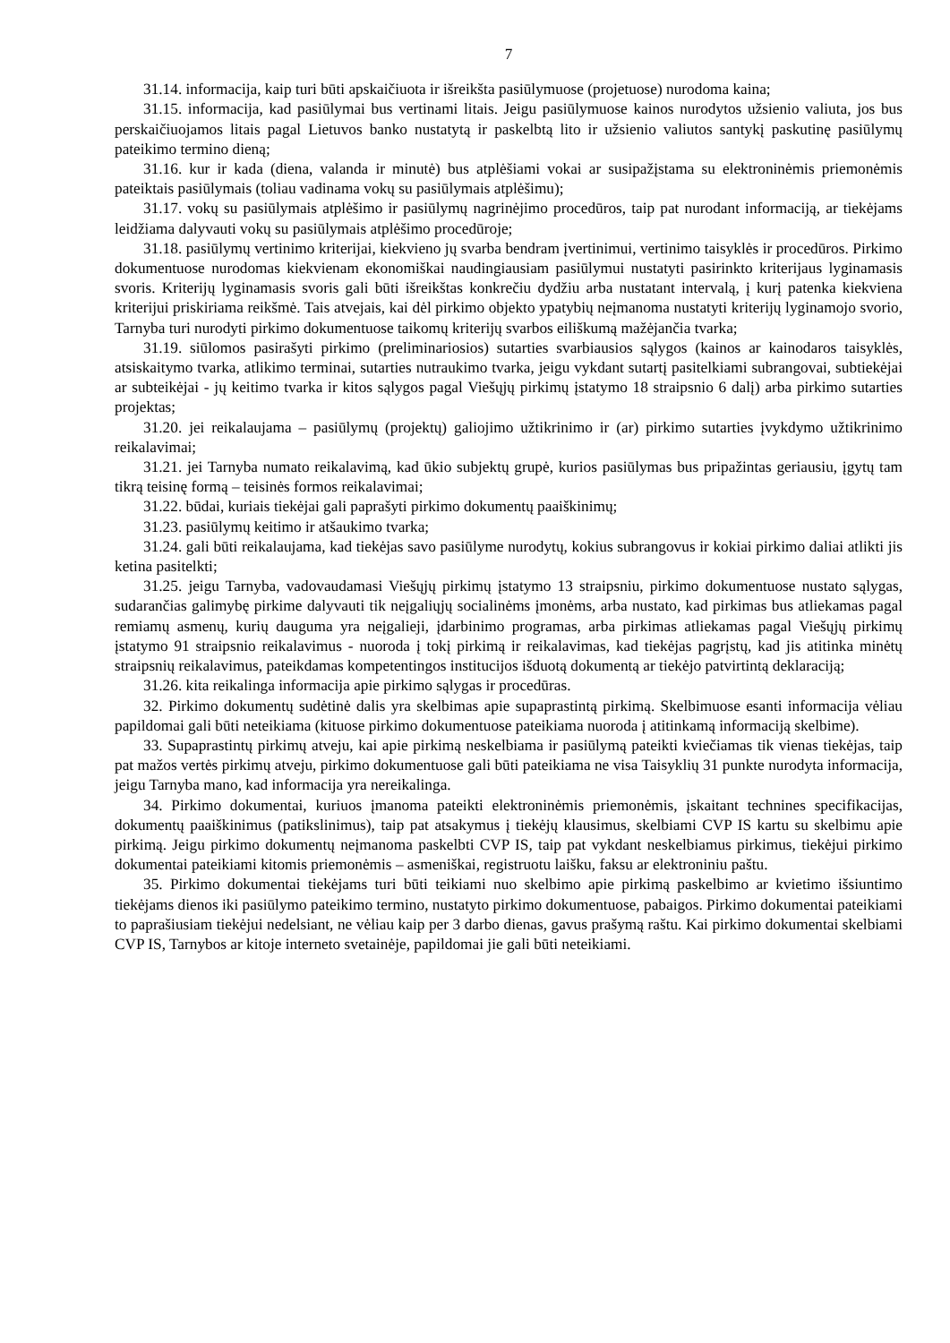7
31.14. informacija, kaip turi būti apskaičiuota ir išreikšta pasiūlymuose (projetuose) nurodoma kaina;
31.15. informacija, kad pasiūlymai bus vertinami litais. Jeigu pasiūlymuose kainos nurodytos užsienio valiuta, jos bus perskaičiuojamos litais pagal Lietuvos banko nustatytą ir paskelbtą lito ir užsienio valiutos santykį paskutinę pasiūlymų pateikimo termino dieną;
31.16. kur ir kada (diena, valanda ir minutė) bus atplėšiami vokai ar susipažįstama su elektroninėmis priemonėmis pateiktais pasiūlymais (toliau vadinama vokų su pasiūlymais atplėšimu);
31.17. vokų su pasiūlymais atplėšimo ir pasiūlymų nagrinėjimo procedūros, taip pat nurodant informaciją, ar tiekėjams leidžiama dalyvauti vokų su pasiūlymais atplėšimo procedūroje;
31.18. pasiūlymų vertinimo kriterijai, kiekvieno jų svarba bendram įvertinimui, vertinimo taisyklės ir procedūros. Pirkimo dokumentuose nurodomas kiekvienam ekonomiškai naudingiausiam pasiūlymui nustatyti pasirinkto kriterijaus lyginamasis svoris. Kriterijų lyginamasis svoris gali būti išreikštas konkrečiu dydžiu arba nustatant intervalą, į kurį patenka kiekviena kriterijui priskiriama reikšmė. Tais atvejais, kai dėl pirkimo objekto ypatybių neįmanoma nustatyti kriterijų lyginamojo svorio, Tarnyba turi nurodyti pirkimo dokumentuose taikomų kriterijų svarbos eiliškumą mažėjančia tvarka;
31.19. siūlomos pasirašyti pirkimo (preliminariosios) sutarties svarbiausios sąlygos (kainos ar kainodaros taisyklės, atsiskaitymo tvarka, atlikimo terminai, sutarties nutraukimo tvarka, jeigu vykdant sutartį pasitelkiami subrangovai, subtiekėjai ar subteikėjai - jų keitimo tvarka ir kitos sąlygos pagal Viešųjų pirkimų įstatymo 18 straipsnio 6 dalį) arba pirkimo sutarties projektas;
31.20. jei reikalaujama – pasiūlymų (projektų) galiojimo užtikrinimo ir (ar) pirkimo sutarties įvykdymo užtikrinimo reikalavimai;
31.21. jei Tarnyba numato reikalavimą, kad ūkio subjektų grupė, kurios pasiūlymas bus pripažintas geriausiu, įgytų tam tikrą teisinę formą – teisinės formos reikalavimai;
31.22. būdai, kuriais tiekėjai gali paprašyti pirkimo dokumentų paaiškinimų;
31.23. pasiūlymų keitimo ir atšaukimo tvarka;
31.24. gali būti reikalaujama, kad tiekėjas savo pasiūlyme nurodytų, kokius subrangovus ir kokiai pirkimo daliai atlikti jis ketina pasitelkti;
31.25. jeigu Tarnyba, vadovaudamasi Viešųjų pirkimų įstatymo 13 straipsniu, pirkimo dokumentuose nustato sąlygas, sudarančias galimybę pirkime dalyvauti tik neįgaliųjų socialinėms įmonėms, arba nustato, kad pirkimas bus atliekamas pagal remiamų asmenų, kurių dauguma yra neįgalieji, įdarbinimo programas, arba pirkimas atliekamas pagal Viešųjų pirkimų įstatymo 91 straipsnio reikalavimus - nuoroda į tokį pirkimą ir reikalavimas, kad tiekėjas pagrįstų, kad jis atitinka minėtų straipsnių reikalavimus, pateikdamas kompetentingos institucijos išduotą dokumentą ar tiekėjo patvirtintą deklaraciją;
31.26. kita reikalinga informacija apie pirkimo sąlygas ir procedūras.
32. Pirkimo dokumentų sudėtinė dalis yra skelbimas apie supaprastintą pirkimą. Skelbimuose esanti informacija vėliau papildomai gali būti neteikiama (kituose pirkimo dokumentuose pateikiama nuoroda į atitinkamą informaciją skelbime).
33. Supaprastintų pirkimų atveju, kai apie pirkimą neskelbiama ir pasiūlymą pateikti kviečiamas tik vienas tiekėjas, taip pat mažos vertės pirkimų atveju, pirkimo dokumentuose gali būti pateikiama ne visa Taisyklių 31 punkte nurodyta informacija, jeigu Tarnyba mano, kad informacija yra nereikalinga.
34. Pirkimo dokumentai, kuriuos įmanoma pateikti elektroninėmis priemonėmis, įskaitant technines specifikacijas, dokumentų paaiškinimus (patikslinimus), taip pat atsakymus į tiekėjų klausimus, skelbiami CVP IS kartu su skelbimu apie pirkimą. Jeigu pirkimo dokumentų neįmanoma paskelbti CVP IS, taip pat vykdant neskelbiamus pirkimus, tiekėjui pirkimo dokumentai pateikiami kitomis priemonėmis – asmeniškai, registruotu laišku, faksu ar elektroniniu paštu.
35. Pirkimo dokumentai tiekėjams turi būti teikiami nuo skelbimo apie pirkimą paskelbimo ar kvietimo išsiuntimo tiekėjams dienos iki pasiūlymo pateikimo termino, nustatyto pirkimo dokumentuose, pabaigos. Pirkimo dokumentai pateikiami to paprašiusiam tiekėjui nedelsiant, ne vėliau kaip per 3 darbo dienas, gavus prašymą raštu. Kai pirkimo dokumentai skelbiami CVP IS, Tarnybos ar kitoje interneto svetainėje, papildomai jie gali būti neteikiami.